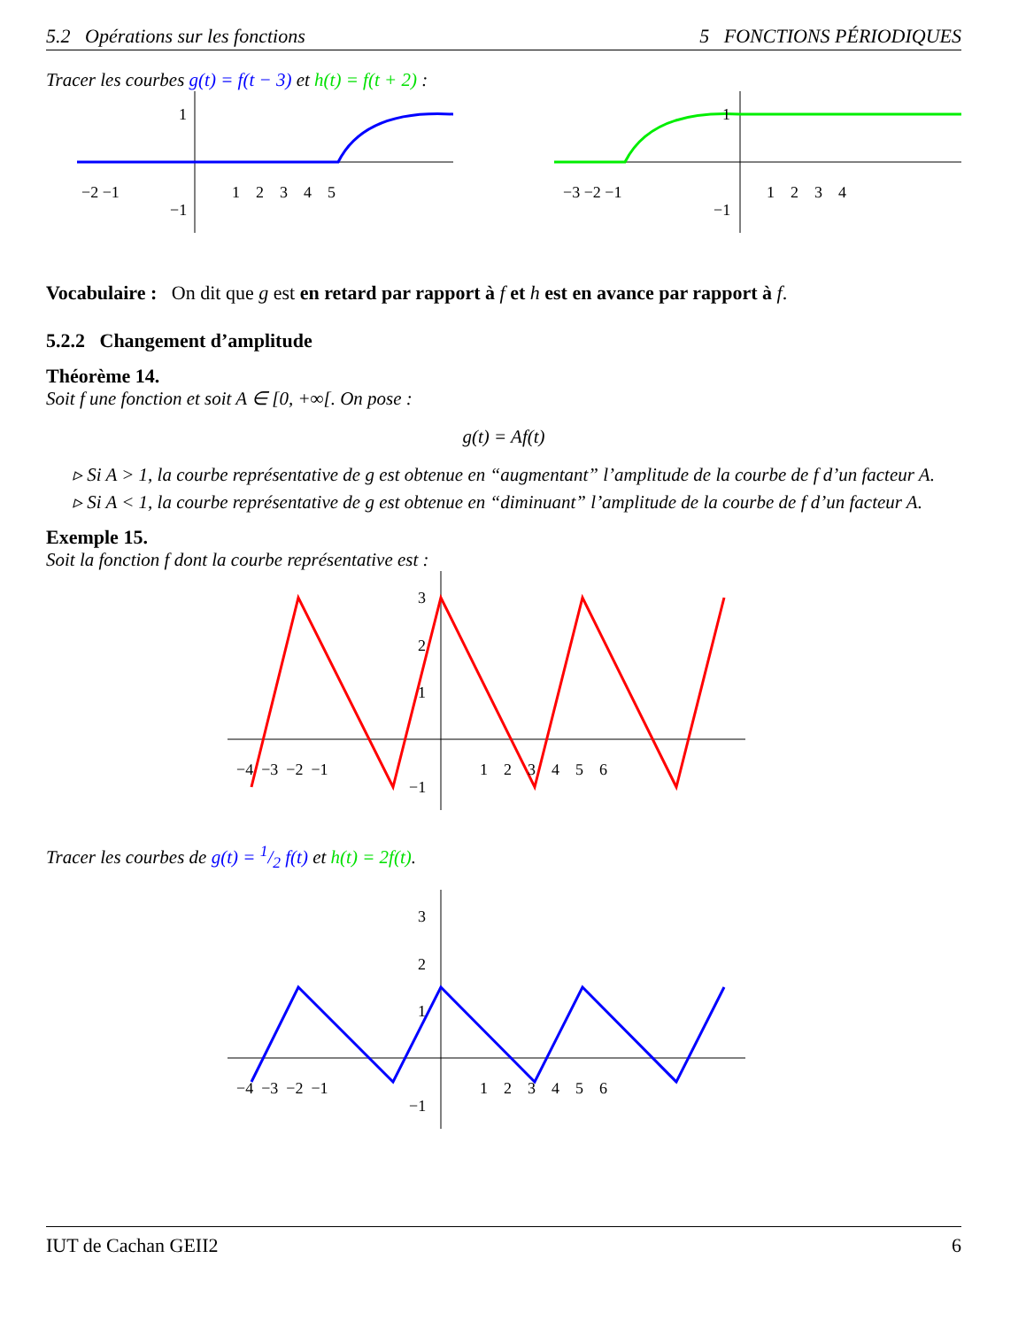5.2 Opérations sur les fonctions 5 FONCTIONS PÉRIODIQUES
Tracer les courbes g(t) = f(t − 3) et h(t) = f(t + 2) :
−2 −1
1 2 3 4 5
1
−1
−3 −2 −1
1 2 3 4
1
−1
Vocabulaire : On dit que g est en retard par rapport à f et h est en avance par rapport à f.
5.2.2 Changement d’amplitude
Théorème 14.
Soit f une fonction et soit A ∈ [0, +∞[. On pose :
g(t) = Af(t)
▹ Si A > 1, la courbe représentative de g est obtenue en “augmentant” l’amplitude de la courbe de f d’un facteur A.
▹ Si A < 1, la courbe représentative de g est obtenue en “diminuant” l’amplitude de la courbe de f d’un facteur A.
Exemple 15.
Soit la fonction f dont la courbe représentative est :
−4 −3 −2 −1
1 2 3 4 5 6
3
2
1
−1
Tracer les courbes de g(t) = 1/2 f(t) et h(t) = 2f(t).
−4 −3 −2 −1
1 2 3 4 5 6
3
2
1
−1
IUT de Cachan GEII2 6